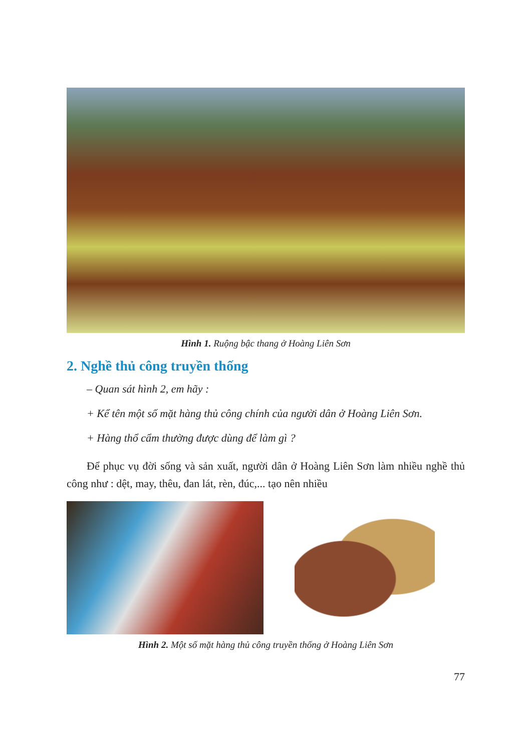Hình 1. Ruộng bậc thang ở Hoàng Liên Sơn
2. Nghề thủ công truyền thống
– Quan sát hình 2, em hãy :
+ Kể tên một số mặt hàng thủ công chính của người dân ở Hoàng Liên Sơn.
+ Hàng thổ cẩm thường được dùng để làm gì ?
Để phục vụ đời sống và sản xuất, người dân ở Hoàng Liên Sơn làm nhiều nghề thủ công như : dệt, may, thêu, đan lát, rèn, đúc,... tạo nên nhiều
Hình 2. Một số mặt hàng thủ công truyền thống ở Hoàng Liên Sơn
77